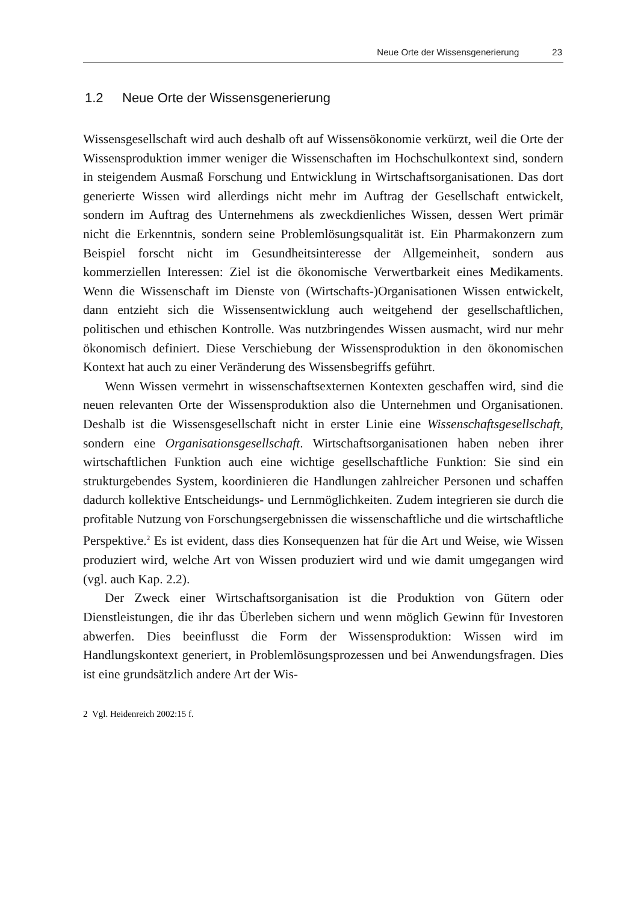Neue Orte der Wissensgenerierung 23
1.2 Neue Orte der Wissensgenerierung
Wissensgesellschaft wird auch deshalb oft auf Wissensökonomie verkürzt, weil die Orte der Wissensproduktion immer weniger die Wissenschaften im Hochschulkontext sind, sondern in steigendem Ausmaß Forschung und Entwicklung in Wirtschaftsorganisationen. Das dort generierte Wissen wird allerdings nicht mehr im Auftrag der Gesellschaft entwickelt, sondern im Auftrag des Unternehmens als zweckdienliches Wissen, dessen Wert primär nicht die Erkenntnis, sondern seine Problemlösungsqualität ist. Ein Pharmakonzern zum Beispiel forscht nicht im Gesundheitsinteresse der Allgemeinheit, sondern aus kommerziellen Interessen: Ziel ist die ökonomische Verwertbarkeit eines Medikaments. Wenn die Wissenschaft im Dienste von (Wirtschafts-)Organisationen Wissen entwickelt, dann entzieht sich die Wissensentwicklung auch weitgehend der gesellschaftlichen, politischen und ethischen Kontrolle. Was nutzbringendes Wissen ausmacht, wird nur mehr ökonomisch definiert. Diese Verschiebung der Wissensproduktion in den ökonomischen Kontext hat auch zu einer Veränderung des Wissensbegriffs geführt.
Wenn Wissen vermehrt in wissenschaftsexternen Kontexten geschaffen wird, sind die neuen relevanten Orte der Wissensproduktion also die Unternehmen und Organisationen. Deshalb ist die Wissensgesellschaft nicht in erster Linie eine Wissenschaftsgesellschaft, sondern eine Organisationsgesellschaft. Wirtschaftsorganisationen haben neben ihrer wirtschaftlichen Funktion auch eine wichtige gesellschaftliche Funktion: Sie sind ein strukturgebendes System, koordinieren die Handlungen zahlreicher Personen und schaffen dadurch kollektive Entscheidungs- und Lernmöglichkeiten. Zudem integrieren sie durch die profitable Nutzung von Forschungsergebnissen die wissenschaftliche und die wirtschaftliche Perspektive.<sup>2</sup> Es ist evident, dass dies Konsequenzen hat für die Art und Weise, wie Wissen produziert wird, welche Art von Wissen produziert wird und wie damit umgegangen wird (vgl. auch Kap. 2.2).
Der Zweck einer Wirtschaftsorganisation ist die Produktion von Gütern oder Dienstleistungen, die ihr das Überleben sichern und wenn möglich Gewinn für Investoren abwerfen. Dies beeinflusst die Form der Wissensproduktion: Wissen wird im Handlungskontext generiert, in Problemlösungsprozessen und bei Anwendungsfragen. Dies ist eine grundsätzlich andere Art der Wis-
2 Vgl. Heidenreich 2002:15 f.